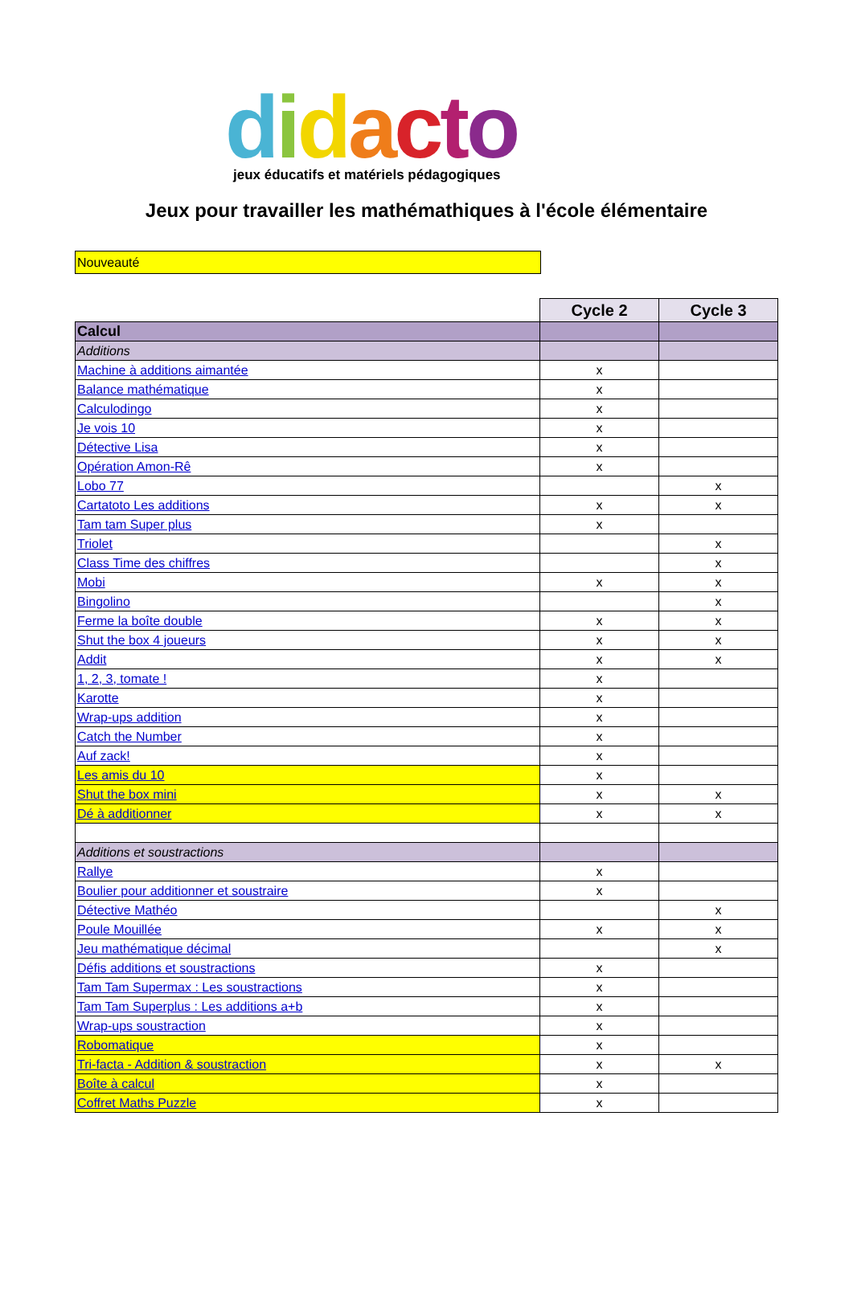didacto
jeux éducatifs et matériels pédagogiques
Jeux pour travailler les mathémathiques à l'école élémentaire
Nouveauté
| | Cycle 2 | Cycle 3 |
| Calcul | | |
| Additions | | |
| Machine à additions aimantée | x | |
| Balance mathématique | x | |
| Calculodingo | x | |
| Je vois 10 | x | |
| Détective Lisa | x | |
| Opération Amon-Rê | x | |
| Lobo 77 | | x |
| Cartatoto Les additions | x | x |
| Tam tam Super plus | x | |
| Triolet | | x |
| Class Time des chiffres | | x |
| Mobi | x | x |
| Bingolino | | x |
| Ferme la boîte double | x | x |
| Shut the box 4 joueurs | x | x |
| Addit | x | x |
| 1, 2, 3, tomate ! | x | |
| Karotte | x | |
| Wrap-ups addition | x | |
| Catch the Number | x | |
| Auf zack! | x | |
| Les amis du 10 | x | |
| Shut the box mini | x | x |
| Dé à additionner | x | x |
| Additions et soustractions | | |
| Rallye | x | |
| Boulier pour additionner et soustraire | x | |
| Détective Mathéo | | x |
| Poule Mouillée | x | x |
| Jeu mathématique décimal | | x |
| Défis additions et soustractions | x | |
| Tam Tam Supermax : Les soustractions | x | |
| Tam Tam Superplus : Les additions a+b | x | |
| Wrap-ups soustraction | x | |
| Robomatique | x | |
| Tri-facta - Addition & soustraction | x | x |
| Boîte à calcul | x | |
| Coffret Maths Puzzle | x | |